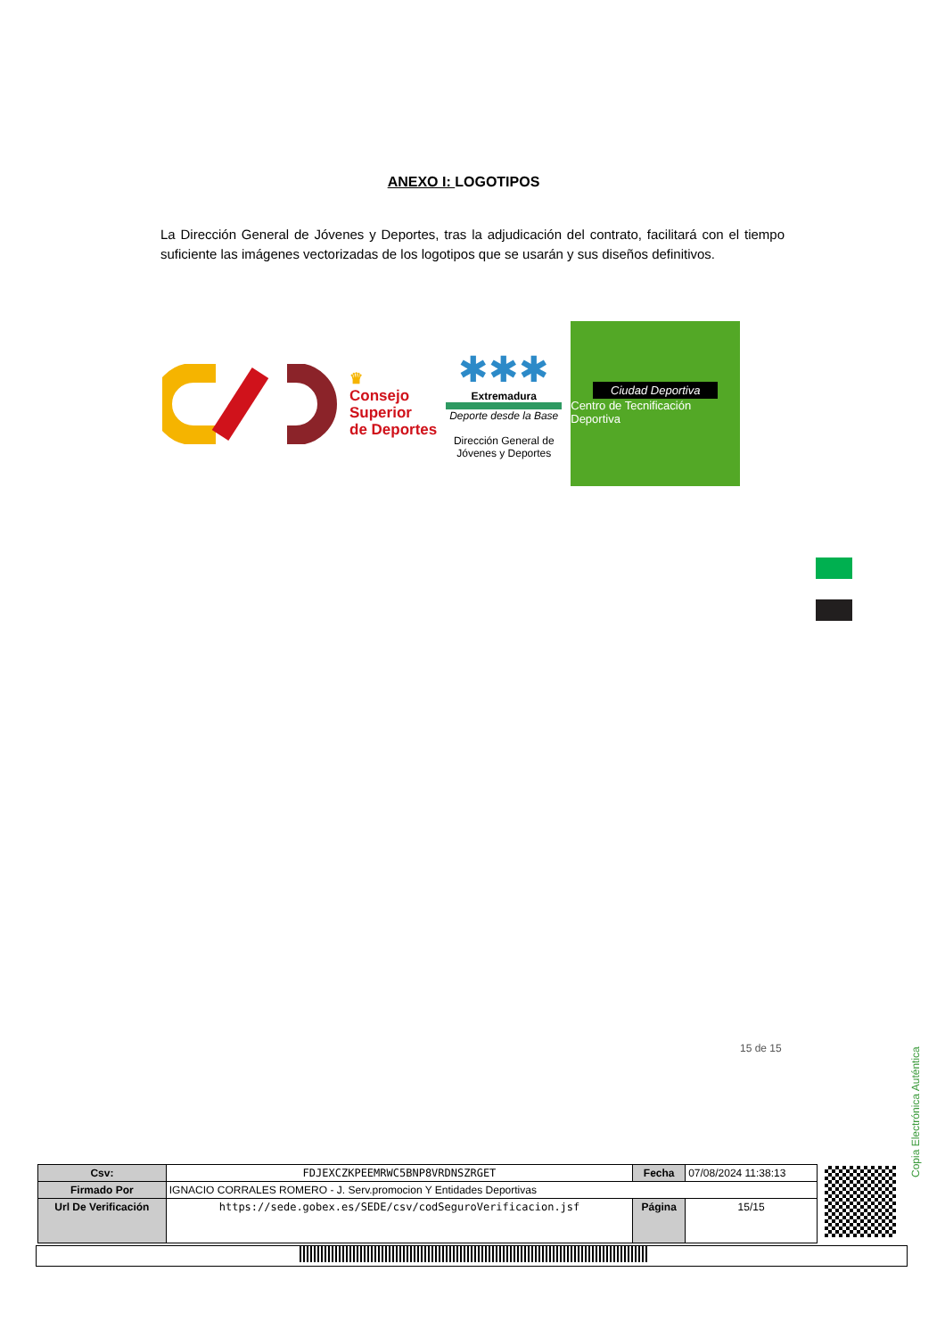ANEXO I: LOGOTIPOS
La Dirección General de Jóvenes y Deportes, tras la adjudicación del contrato, facilitará con el tiempo suficiente las imágenes vectorizadas de los logotipos que se usarán y sus diseños definitivos.
♛
Consejo
Superior
de Deportes
✱✱✱
Extremadura
Deporte desde la Base
Dirección General de Jóvenes y Deportes
Ciudad Deportiva
Centro de Tecnificación Deportiva
15 de 15
Copia Electrónica Auténtica
| Csv: | FDJEXCZKPEEMRWC5BNP8VRDNSZRGET | Fecha | 07/08/2024 11:38:13 |
| Firmado Por | IGNACIO CORRALES ROMERO - J. Serv.promocion Y Entidades Deportivas | | |
| Url De Verificación | https://sede.gobex.es/SEDE/csv/codSeguroVerificacion.jsf | Página | 15/15 |